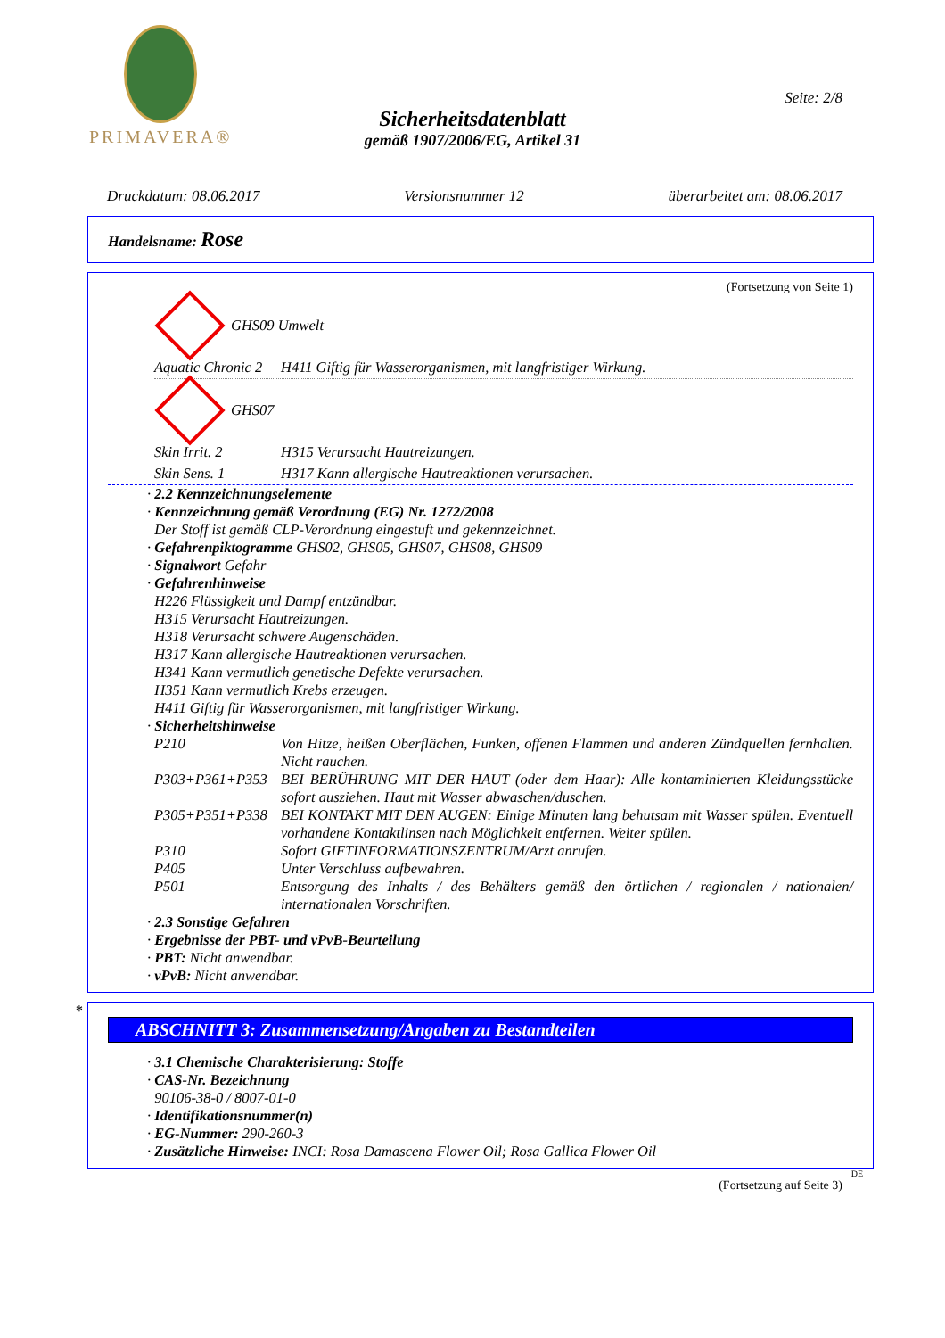PRIMAVERA®
Seite: 2/8
Sicherheitsdatenblatt
gemäß 1907/2006/EG, Artikel 31
Druckdatum: 08.06.2017 Versionsnummer 12 überarbeitet am: 08.06.2017
Handelsname: Rose
(Fortsetzung von Seite 1)
GHS09 Umwelt
Aquatic Chronic 2 H411 Giftig für Wasserorganismen, mit langfristiger Wirkung.
GHS07
Skin Irrit. 2 H315 Verursacht Hautreizungen.
Skin Sens. 1 H317 Kann allergische Hautreaktionen verursachen.
· 2.2 Kennzeichnungselemente
· Kennzeichnung gemäß Verordnung (EG) Nr. 1272/2008
Der Stoff ist gemäß CLP-Verordnung eingestuft und gekennzeichnet.
· Gefahrenpiktogramme GHS02, GHS05, GHS07, GHS08, GHS09
· Signalwort Gefahr
· Gefahrenhinweise
H226 Flüssigkeit und Dampf entzündbar.
H315 Verursacht Hautreizungen.
H318 Verursacht schwere Augenschäden.
H317 Kann allergische Hautreaktionen verursachen.
H341 Kann vermutlich genetische Defekte verursachen.
H351 Kann vermutlich Krebs erzeugen.
H411 Giftig für Wasserorganismen, mit langfristiger Wirkung.
· Sicherheitshinweise
P210 Von Hitze, heißen Oberflächen, Funken, offenen Flammen und anderen Zündquellen fernhalten. Nicht rauchen.
P303+P361+P353 BEI BERÜHRUNG MIT DER HAUT (oder dem Haar): Alle kontaminierten Kleidungsstücke sofort ausziehen. Haut mit Wasser abwaschen/duschen.
P305+P351+P338 BEI KONTAKT MIT DEN AUGEN: Einige Minuten lang behutsam mit Wasser spülen. Eventuell vorhandene Kontaktlinsen nach Möglichkeit entfernen. Weiter spülen.
P310 Sofort GIFTINFORMATIONSZENTRUM/Arzt anrufen.
P405 Unter Verschluss aufbewahren.
P501 Entsorgung des Inhalts / des Behälters gemäß den örtlichen / regionalen / nationalen/ internationalen Vorschriften.
· 2.3 Sonstige Gefahren
· Ergebnisse der PBT- und vPvB-Beurteilung
· PBT: Nicht anwendbar.
· vPvB: Nicht anwendbar.
*
ABSCHNITT 3: Zusammensetzung/Angaben zu Bestandteilen
· 3.1 Chemische Charakterisierung: Stoffe
· CAS-Nr. Bezeichnung
90106-38-0 / 8007-01-0
· Identifikationsnummer(n)
· EG-Nummer: 290-260-3
· Zusätzliche Hinweise: INCI: Rosa Damascena Flower Oil; Rosa Gallica Flower Oil
DE
(Fortsetzung auf Seite 3)